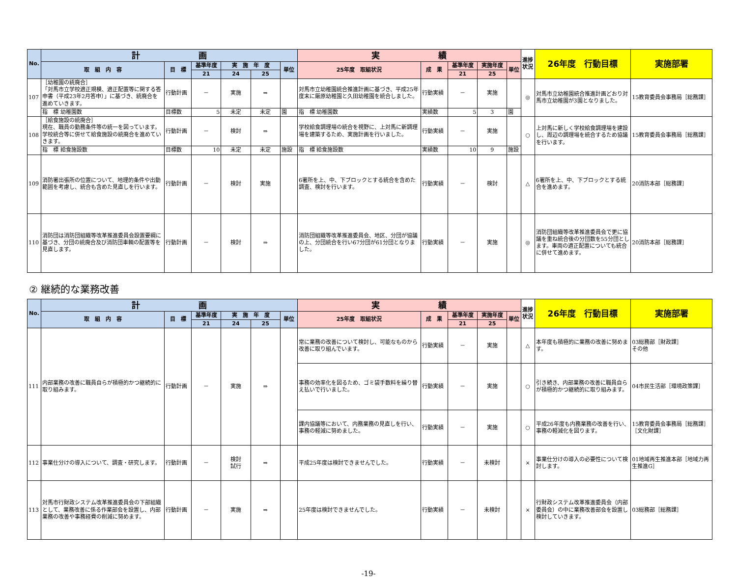| No. | 計 画 | | | | | | 実 績 | | | | | 進捗状況 | 26年度 行動目標 | 実施部署 |
| --- | --- | --- | --- | --- | --- | --- | --- | --- | --- | --- | --- | --- | --- | --- |
| | 取 組 内 容 | 目 標 | 基準年度 | 実 施 年 度 | | 単位 | 25年度 取組状況 | 成 果 | 基準年度 | 実施年度 | 単位 | | | |
| | | | 21 | 24 | 25 | | | | 21 | 25 | | | | |
| 107 | ［幼稚園の統廃合］ 「対馬市立学校適正規模、適正配置等に関する答申書（平成23年2月答申）」に基づき、統廃合を進めていきます。 | 行動計画 | － | 実施 | ⇒ | | 対馬市立幼稚園統合推進計画に基づき、平成25年度末に厳原幼稚園と久田幼稚園を統合しました。 | 行動実績 | － | 実施 | | ◎ | 対馬市立幼稚園統合推進計画どおり対馬市立幼稚園が3園となりました。 | 15教育委員会事務局［総務課］ |
| | 指 標 幼稚園数 | 目標数 | 5 | 未定 | 未定 | 園 | 指 標 幼稚園数 | 実績数 | 5 | 3 | 園 | | | |
| 108 | ［給食施設の統廃合］ 現在、職員の勤務条件等の統一を図っています。学校統合等に併せて給食施設の統廃合を進めていきます。 | 行動計画 | － | 検討 | ⇒ | | 学校給食調理場の統合を視野に、上対馬に新調理場を建築するため、実施計画を行いました。 | 行動実績 | － | 実施 | | ○ | 上対馬に新しく学校給食調理場を建設し、周辺の調理場を統合するため協議を行います。 | 15教育委員会事務局［総務課］ |
| | 指 標 給食施設数 | 目標数 | 10 | 未定 | 未定 | 施設 | 指 標 給食施設数 | 実績数 | 10 | 9 | 施設 | | | |
| 109 | 消防署出張所の位置について、地理的条件や出動範囲を考慮し、統合も含めた見直しを行います。 | 行動計画 | － | 検討 | 実施 | | 6署所を上、中、下ブロックとする統合を含めた調査、検討を行います。 | 行動実績 | － | 検討 | | △ | 6署所を上、中、下ブロックとする統合を進めます。 | 20消防本部［総務課］ |
| 110 | 消防団は消防団組織等改革推進委員会設置要綱に基づき、分団の統廃合及び消防団車輌の配置等を見直します。 | 行動計画 | － | 検討 | ⇒ | | 消防団組織等改革推進委員会、地区、分団が協議の上、分団統合を行い67分団が61分団となりました。 | 行動実績 | － | 実施 | | ◎ | 消防団組織等改革推進委員会で更に協議を重ね統合後の分団数を55分団とします。車両の適正配置についても統合に併せて進めます。 | 20消防本部［総務課］ |
② 継続的な業務改善
| No. | 計 画 | | | | | | 実 績 | | | | | 進捗状況 | 26年度 行動目標 | 実施部署 |
| --- | --- | --- | --- | --- | --- | --- | --- | --- | --- | --- | --- | --- | --- | --- |
| | 取 組 内 容 | 目 標 | 基準年度 | 実 施 年 度 | | 単位 | 25年度 取組状況 | 成 果 | 基準年度 | 実施年度 | 単位 | | | |
| | | | 21 | 24 | 25 | | | | 21 | 25 | | | | |
| 111 | 内部業務の改善に職員自らが積極的かつ継続的に取り組みます。 | 行動計画 | － | 実施 | ⇒ | | 常に業務の改善について検討し、可能なものから改善に取り組んでいます。 | 行動実績 | － | 実施 | | △ | 本年度も積極的に業務の改善に努めます。 | 03総務部［財政課］ その他 |
| | | | | | | | 事務の効率化を図るため、ゴミ袋手数料を繰り替え払いで行いました。 | 行動実績 | － | 実施 | | ○ | 引き続き、内部業務の改善に職員自らが積極的かつ継続的に取り組みます。 | 04市民生活部［環境政策課］ |
| | | | | | | | 課内協議等において、内務業務の見直しを行い、事務の軽減に努めました。 | 行動実績 | － | 実施 | | ○ | 平成26年度も内務業務の改善を行い、事務の軽減化を図ります。 | 15教育委員会事務局［総務課］［文化財課］ |
| 112 | 事業仕分けの導入について、調査・研究します。 | 行動計画 | － | 検討 試行 | ⇒ | | 平成25年度は検討できませんでした。 | 行動実績 | － | 未検討 | | × | 事業仕分けの導入の必要性について検討します。 | 01地域再生推進本部［地域力再生推進G］ |
| 113 | 対馬市行財政システム改革推進委員会の下部組織として、業務改善に係る作業部会を設置し、内部業務の改善や事務経費の削減に努めます。 | 行動計画 | － | 実施 | ⇒ | | 25年度は検討できませんでした。 | 行動実績 | － | 未検討 | | × | 行財政システム改革推進委員会（内部委員会）の中に業務改善部会を設置し検討していきます。 | 03総務部［総務課］ |
-19-